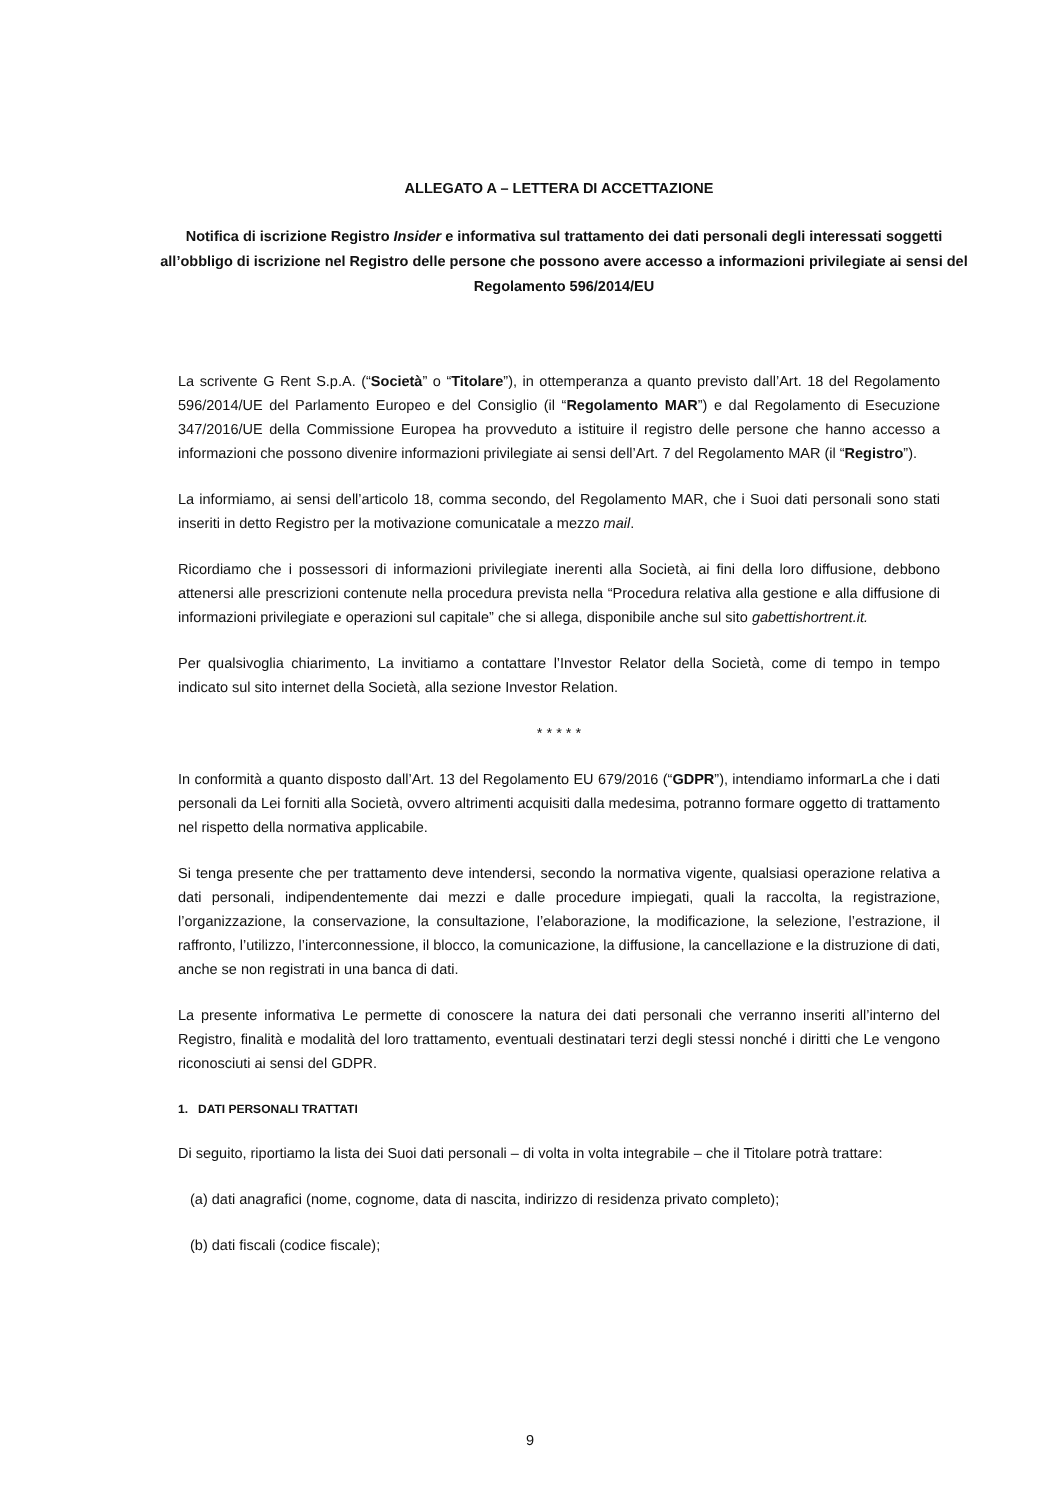ALLEGATO A – LETTERA DI ACCETTAZIONE
Notifica di iscrizione Registro Insider e informativa sul trattamento dei dati personali degli interessati soggetti all’obbligo di iscrizione nel Registro delle persone che possono avere accesso a informazioni privilegiate ai sensi del Regolamento 596/2014/EU
La scrivente G Rent S.p.A. (“Società” o “Titolare”), in ottemperanza a quanto previsto dall’Art. 18 del Regolamento 596/2014/UE del Parlamento Europeo e del Consiglio (il “Regolamento MAR”) e dal Regolamento di Esecuzione 347/2016/UE della Commissione Europea ha provveduto a istituire il registro delle persone che hanno accesso a informazioni che possono divenire informazioni privilegiate ai sensi dell’Art. 7 del Regolamento MAR (il “Registro”).
La informiamo, ai sensi dell’articolo 18, comma secondo, del Regolamento MAR, che i Suoi dati personali sono stati inseriti in detto Registro per la motivazione comunicatale a mezzo mail.
Ricordiamo che i possessori di informazioni privilegiate inerenti alla Società, ai fini della loro diffusione, debbono attenersi alle prescrizioni contenute nella procedura prevista nella “Procedura relativa alla gestione e alla diffusione di informazioni privilegiate e operazioni sul capitale” che si allega, disponibile anche sul sito gabettishortrent.it.
Per qualsivoglia chiarimento, La invitiamo a contattare l’Investor Relator della Società, come di tempo in tempo indicato sul sito internet della Società, alla sezione Investor Relation.
* * * * *
In conformità a quanto disposto dall’Art. 13 del Regolamento EU 679/2016 (“GDPR”), intendiamo informarLa che i dati personali da Lei forniti alla Società, ovvero altrimenti acquisiti dalla medesima, potranno formare oggetto di trattamento nel rispetto della normativa applicabile.
Si tenga presente che per trattamento deve intendersi, secondo la normativa vigente, qualsiasi operazione relativa a dati personali, indipendentemente dai mezzi e dalle procedure impiegati, quali la raccolta, la registrazione, l’organizzazione, la conservazione, la consultazione, l’elaborazione, la modificazione, la selezione, l’estrazione, il raffronto, l’utilizzo, l’interconnessione, il blocco, la comunicazione, la diffusione, la cancellazione e la distruzione di dati, anche se non registrati in una banca di dati.
La presente informativa Le permette di conoscere la natura dei dati personali che verranno inseriti all’interno del Registro, finalità e modalità del loro trattamento, eventuali destinatari terzi degli stessi nonché i diritti che Le vengono riconosciuti ai sensi del GDPR.
1. DATI PERSONALI TRATTATI
Di seguito, riportiamo la lista dei Suoi dati personali – di volta in volta integrabile – che il Titolare potrà trattare:
(a) dati anagrafici (nome, cognome, data di nascita, indirizzo di residenza privato completo);
(b) dati fiscali (codice fiscale);
9